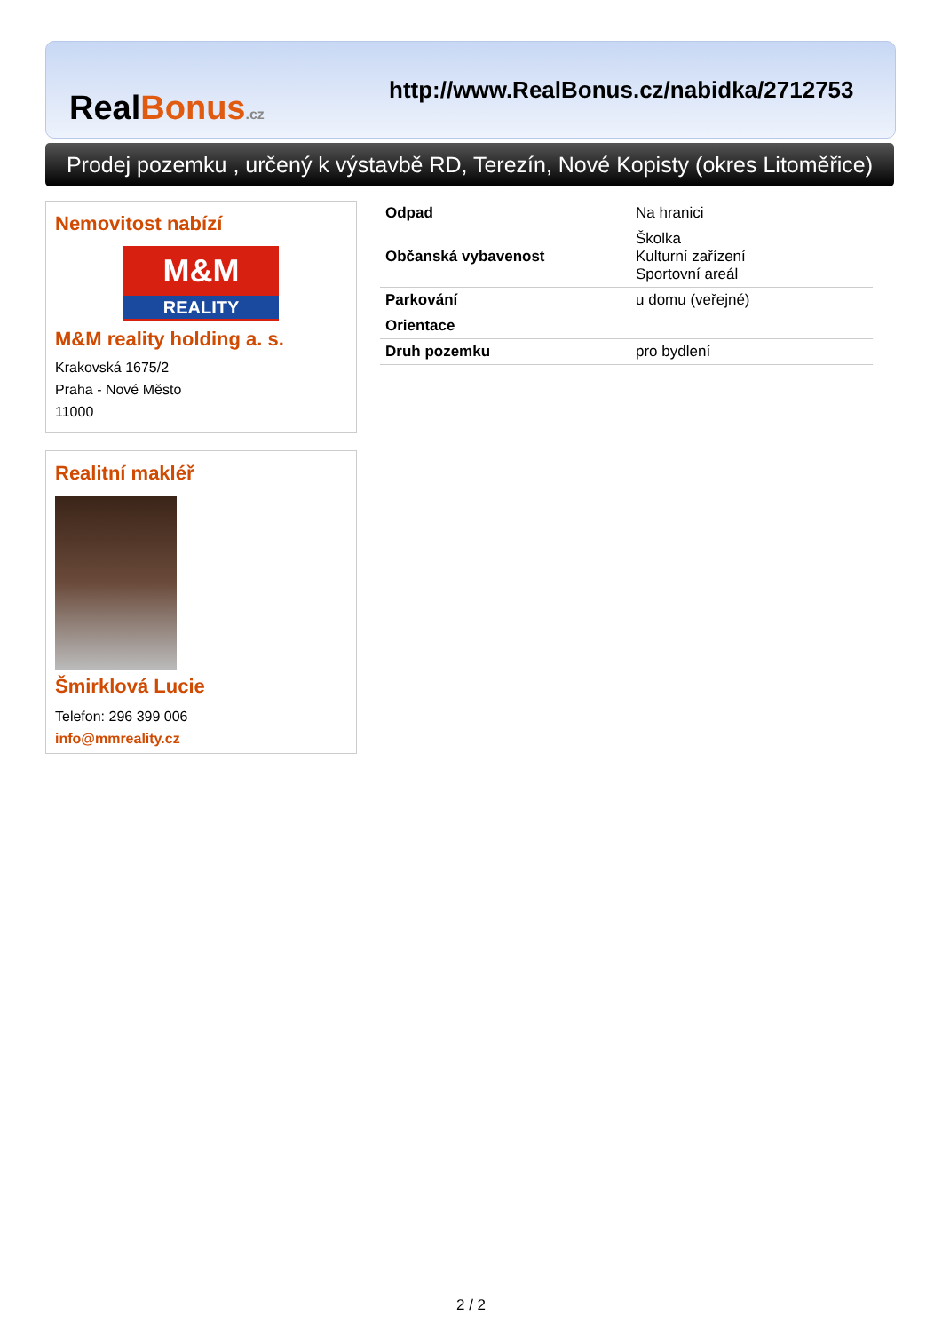RealBonus.cz
http://www.RealBonus.cz/nabidka/2712753
Prodej pozemku , určený k výstavbě RD, Terezín, Nové Kopisty (okres Litoměřice)
Nemovitost nabízí
M&M
REALITY
M&M reality holding a. s.
Krakovská 1675/2
Praha - Nové Město
11000
Realitní makléř
Šmirklová Lucie
Telefon: 296 399 006
info@mmreality.cz
| Odpad | Na hranici |
| Občanská vybavenost | Školka Kulturní zařízení Sportovní areál |
| Parkování | u domu (veřejné) |
| Orientace | |
| Druh pozemku | pro bydlení |
2 / 2